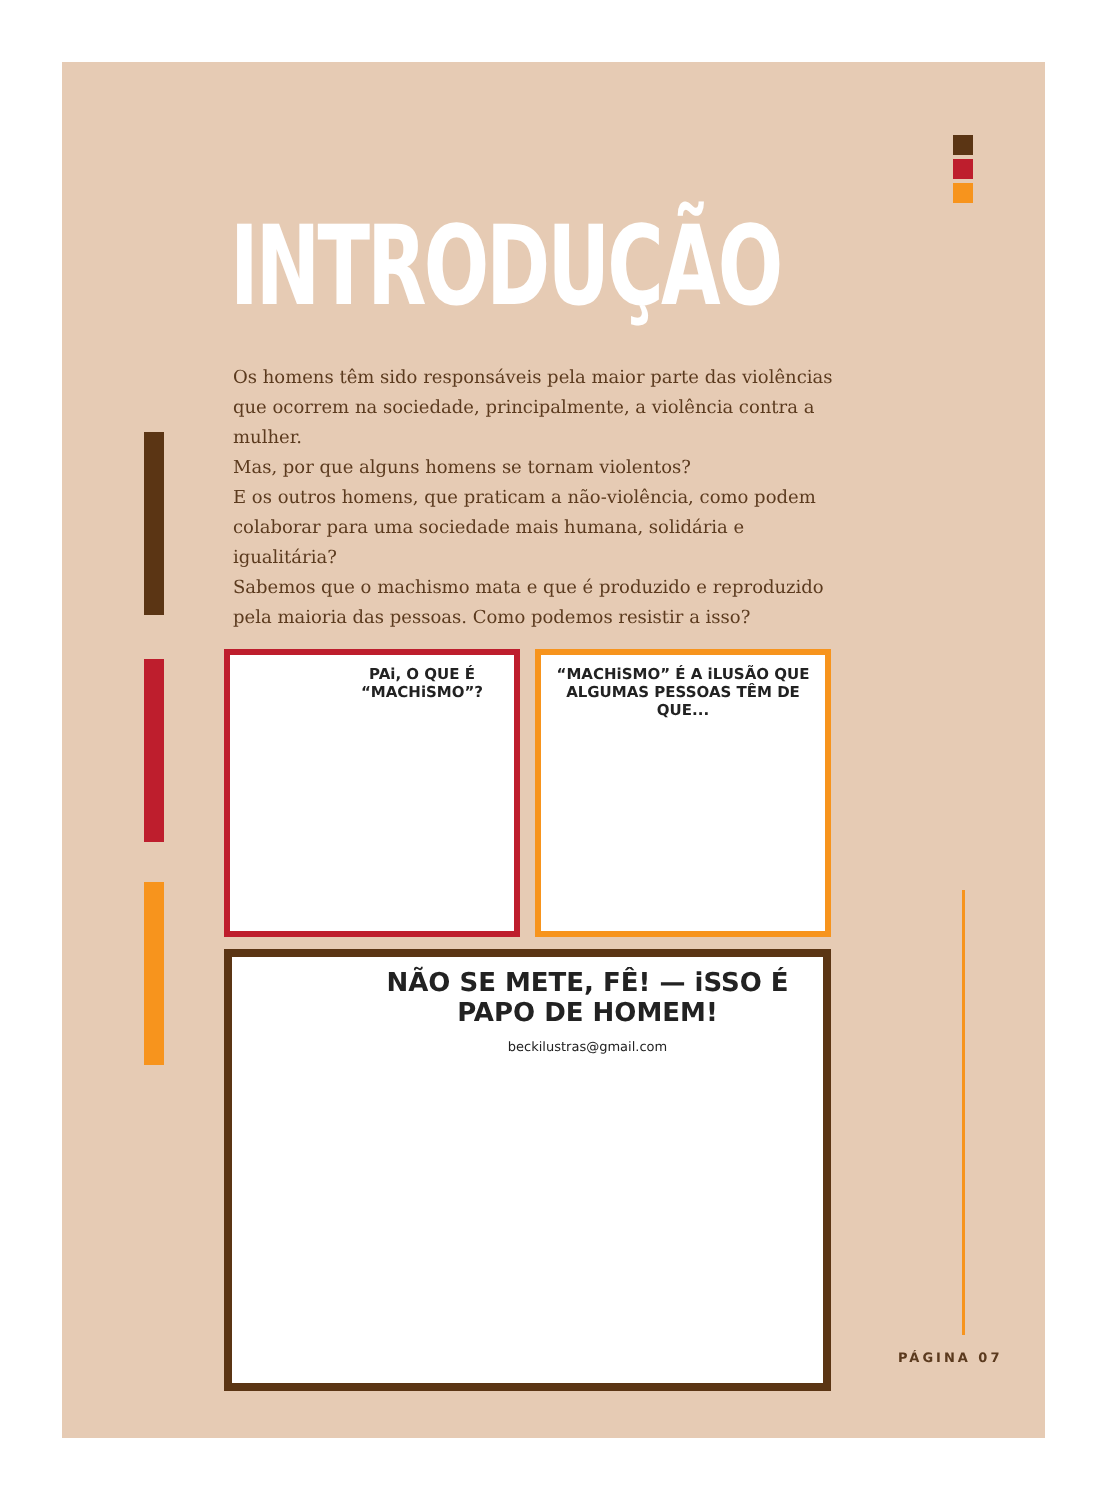INTRODUÇÃO
Os homens têm sido responsáveis pela maior parte das violências que ocorrem na sociedade, principalmente, a violência contra a mulher.
Mas, por que alguns homens se tornam violentos?
E os outros homens, que praticam a não-violência, como podem colaborar para uma sociedade mais humana, solidária e igualitária?
Sabemos que o machismo mata e que é produzido e reproduzido pela maioria das pessoas. Como podemos resistir a isso?
PAi, O QUE É “MACHiSMO”?
“MACHiSMO” É A iLUSÃO QUE ALGUMAS PESSOAS TÊM DE QUE...
NÃO SE METE, FÊ! — iSSO É PAPO DE HOMEM!
beckilustras@gmail.com
PÁGINA 07